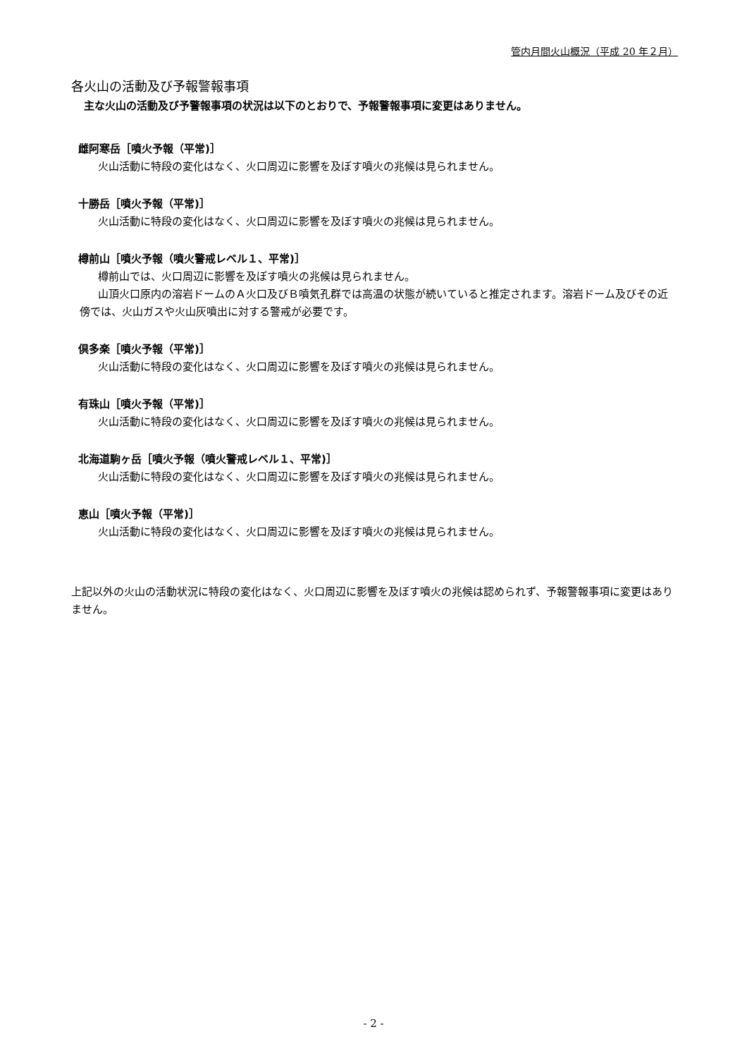管内月間火山概況（平成 20 年２月）
各火山の活動及び予報警報事項
主な火山の活動及び予警報事項の状況は以下のとおりで、予報警報事項に変更はありません。
雌阿寒岳［噴火予報（平常)］
火山活動に特段の変化はなく、火口周辺に影響を及ぼす噴火の兆候は見られません。
十勝岳［噴火予報（平常)］
火山活動に特段の変化はなく、火口周辺に影響を及ぼす噴火の兆候は見られません。
樽前山［噴火予報（噴火警戒レベル１、平常)］
樽前山では、火口周辺に影響を及ぼす噴火の兆候は見られません。
山頂火口原内の溶岩ドームのＡ火口及びＢ噴気孔群では高温の状態が続いていると推定されます。溶岩ドーム及びその近傍では、火山ガスや火山灰噴出に対する警戒が必要です。
倶多楽［噴火予報（平常)］
火山活動に特段の変化はなく、火口周辺に影響を及ぼす噴火の兆候は見られません。
有珠山［噴火予報（平常)］
火山活動に特段の変化はなく、火口周辺に影響を及ぼす噴火の兆候は見られません。
北海道駒ヶ岳［噴火予報（噴火警戒レベル１、平常)］
火山活動に特段の変化はなく、火口周辺に影響を及ぼす噴火の兆候は見られません。
恵山［噴火予報（平常)］
火山活動に特段の変化はなく、火口周辺に影響を及ぼす噴火の兆候は見られません。
上記以外の火山の活動状況に特段の変化はなく、火口周辺に影響を及ぼす噴火の兆候は認められず、予報警報事項に変更はありません。
- 2 -